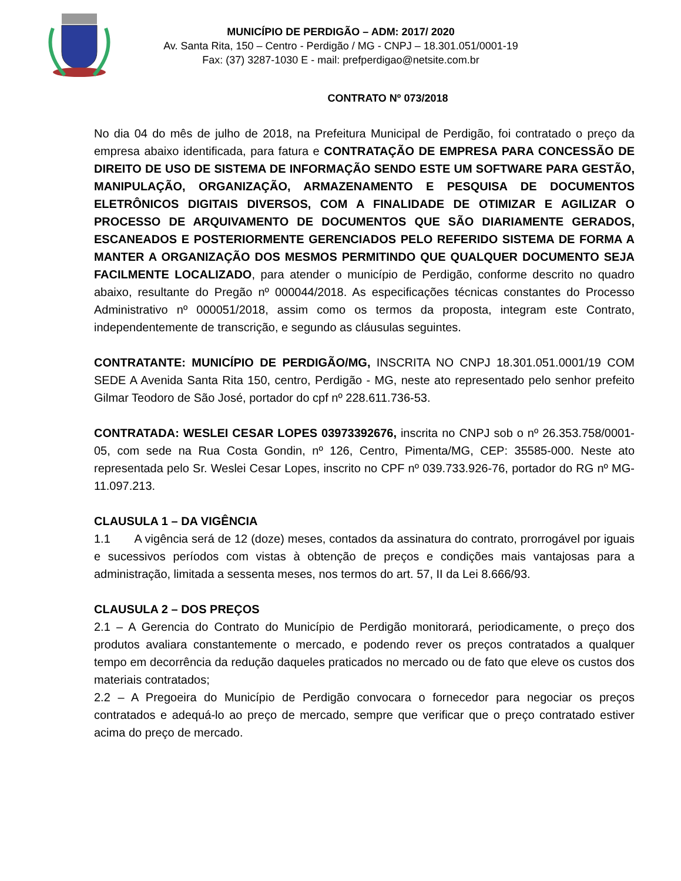MUNICÍPIO DE PERDIGÃO – ADM: 2017/ 2020
Av. Santa Rita, 150 – Centro - Perdigão / MG - CNPJ – 18.301.051/0001-19
Fax: (37) 3287-1030 E - mail: prefperdigao@netsite.com.br
CONTRATO Nº 073/2018
No dia 04 do mês de julho de 2018, na Prefeitura Municipal de Perdigão, foi contratado o preço da empresa abaixo identificada, para fatura e CONTRATAÇÃO DE EMPRESA PARA CONCESSÃO DE DIREITO DE USO DE SISTEMA DE INFORMAÇÃO SENDO ESTE UM SOFTWARE PARA GESTÃO, MANIPULAÇÃO, ORGANIZAÇÃO, ARMAZENAMENTO E PESQUISA DE DOCUMENTOS ELETRÔNICOS DIGITAIS DIVERSOS, COM A FINALIDADE DE OTIMIZAR E AGILIZAR O PROCESSO DE ARQUIVAMENTO DE DOCUMENTOS QUE SÃO DIARIAMENTE GERADOS, ESCANEADOS E POSTERIORMENTE GERENCIADOS PELO REFERIDO SISTEMA DE FORMA A MANTER A ORGANIZAÇÃO DOS MESMOS PERMITINDO QUE QUALQUER DOCUMENTO SEJA FACILMENTE LOCALIZADO, para atender o município de Perdigão, conforme descrito no quadro abaixo, resultante do Pregão nº 000044/2018. As especificações técnicas constantes do Processo Administrativo nº 000051/2018, assim como os termos da proposta, integram este Contrato, independentemente de transcrição, e segundo as cláusulas seguintes.
CONTRATANTE: MUNICÍPIO DE PERDIGÃO/MG, INSCRITA NO CNPJ 18.301.051.0001/19 COM SEDE A Avenida Santa Rita 150, centro, Perdigão - MG, neste ato representado pelo senhor prefeito Gilmar Teodoro de São José, portador do cpf nº 228.611.736-53.
CONTRATADA: WESLEI CESAR LOPES 03973392676, inscrita no CNPJ sob o nº 26.353.758/0001-05, com sede na Rua Costa Gondin, nº 126, Centro, Pimenta/MG, CEP: 35585-000. Neste ato representada pelo Sr. Weslei Cesar Lopes, inscrito no CPF nº 039.733.926-76, portador do RG nº MG-11.097.213.
CLAUSULA 1 – DA VIGÊNCIA
1.1 A vigência será de 12 (doze) meses, contados da assinatura do contrato, prorrogável por iguais e sucessivos períodos com vistas à obtenção de preços e condições mais vantajosas para a administração, limitada a sessenta meses, nos termos do art. 57, II da Lei 8.666/93.
CLAUSULA 2 – DOS PREÇOS
2.1 – A Gerencia do Contrato do Município de Perdigão monitorará, periodicamente, o preço dos produtos avaliara constantemente o mercado, e podendo rever os preços contratados a qualquer tempo em decorrência da redução daqueles praticados no mercado ou de fato que eleve os custos dos materiais contratados;
2.2 – A Pregoeira do Município de Perdigão convocara o fornecedor para negociar os preços contratados e adequá-lo ao preço de mercado, sempre que verificar que o preço contratado estiver acima do preço de mercado.